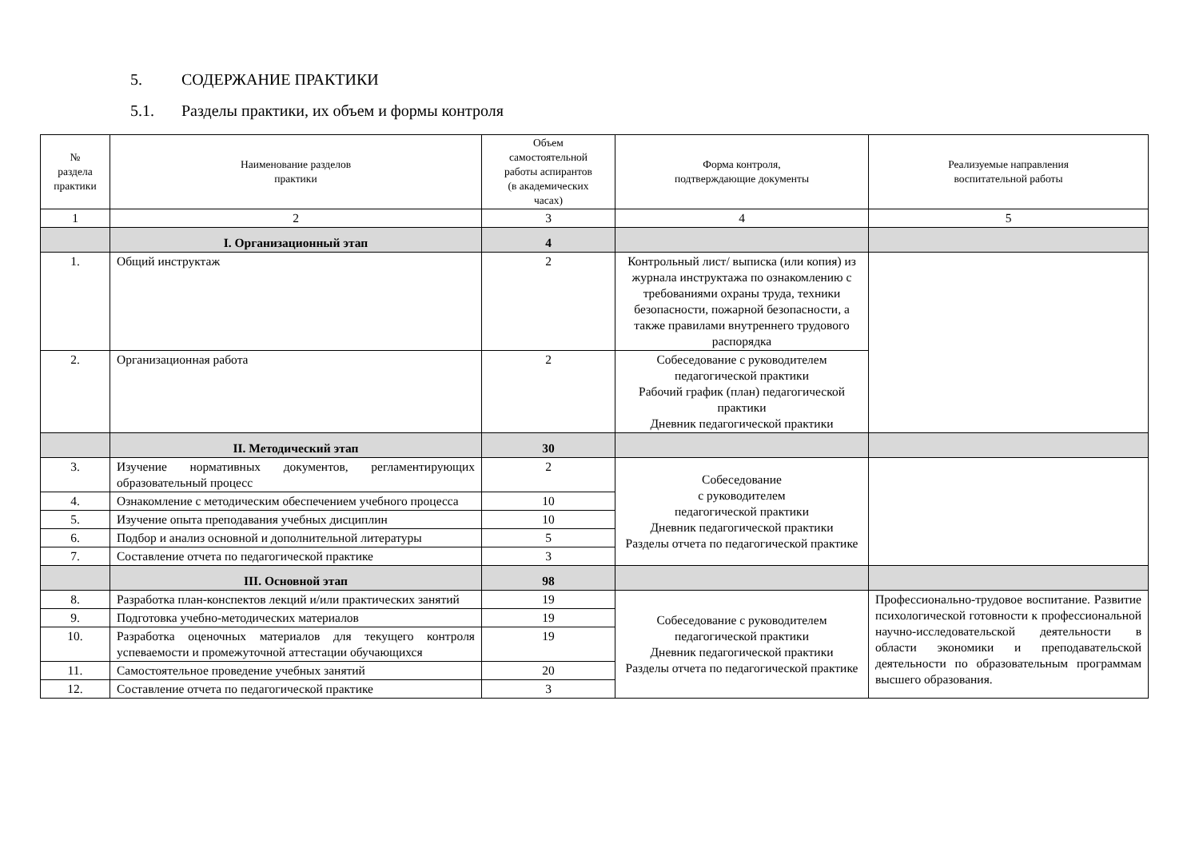5. СОДЕРЖАНИЕ ПРАКТИКИ
5.1. Разделы практики, их объем и формы контроля
| № раздела практики | Наименование разделов практики | Объем самостоятельной работы аспирантов (в академических часах) | Форма контроля, подтверждающие документы | Реализуемые направления воспитательной работы |
| --- | --- | --- | --- | --- |
| 1 | 2 | 3 | 4 | 5 |
| | I. Организационный этап | 4 | | |
| 1. | Общий инструктаж | 2 | Контрольный лист/ выписка (или копия) из журнала инструктажа по ознакомлению с требованиями охраны труда, техники безопасности, пожарной безопасности, а также правилами внутреннего трудового распорядка | |
| 2. | Организационная работа | 2 | Собеседование с руководителем педагогической практики Рабочий график (план) педагогической практики Дневник педагогической практики | |
| | II. Методический этап | 30 | | |
| 3. | Изучение нормативных документов, регламентирующих образовательный процесс | 2 | Собеседование с руководителем педагогической практики Дневник педагогической практики Разделы отчета по педагогической практике | |
| 4. | Ознакомление с методическим обеспечением учебного процесса | 10 | | |
| 5. | Изучение опыта преподавания учебных дисциплин | 10 | | |
| 6. | Подбор и анализ основной и дополнительной литературы | 5 | | |
| 7. | Составление отчета по педагогической практике | 3 | | |
| | III. Основной этап | 98 | | |
| 8. | Разработка план-конспектов лекций и/или практических занятий | 19 | Собеседование с руководителем педагогической практики Дневник педагогической практики Разделы отчета по педагогической практике | Профессионально-трудовое воспитание. Развитие психологической готовности к профессиональной научно-исследовательской деятельности в области экономики и преподавательской деятельности по образовательным программам высшего образования. |
| 9. | Подготовка учебно-методических материалов | 19 | | |
| 10. | Разработка оценочных материалов для текущего контроля успеваемости и промежуточной аттестации обучающихся | 19 | | |
| 11. | Самостоятельное проведение учебных занятий | 20 | | |
| 12. | Составление отчета по педагогической практике | 3 | | |